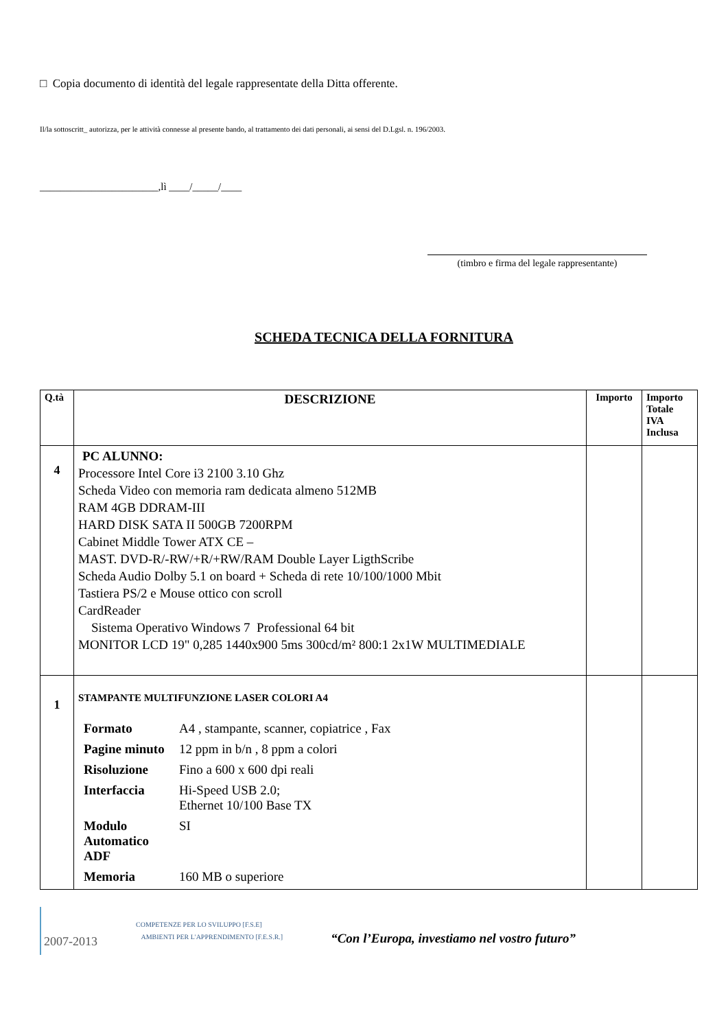□ Copia documento di identità del legale rappresentate della Ditta offerente.
Il/la sottoscritt_ autorizza, per le attività connesse al presente bando, al trattamento dei dati personali, ai sensi del D.Lgsl. n. 196/2003.
_______________________,lì ____/_____/____
(timbro e firma del legale rappresentante)
SCHEDA TECNICA DELLA FORNITURA
| Q.tà | DESCRIZIONE | Importo | Importo Totale IVA Inclusa |
| --- | --- | --- | --- |
| 4 | PC ALUNNO: Processore Intel Core i3 2100 3.10 Ghz Scheda Video con memoria ram dedicata almeno 512MB RAM 4GB DDRAM-III HARD DISK SATA II 500GB 7200RPM Cabinet Middle Tower ATX CE – MAST. DVD-R/-RW/+R/+RW/RAM Double Layer LigthScribe Scheda Audio Dolby 5.1 on board + Scheda di rete 10/100/1000 Mbit Tastiera PS/2 e Mouse ottico con scroll CardReader Sistema Operativo Windows 7 Professional 64 bit MONITOR LCD 19" 0,285 1440x900 5ms 300cd/m² 800:1 2x1W MULTIMEDIALE | | |
| 1 | STAMPANTE MULTIFUNZIONE LASER COLORI A4 / Formato / A4 , stampante, scanner, copiatrice , Fax / / Pagine minuto / 12 ppm in b/n , 8 ppm a colori / / Risoluzione / Fino a 600 x 600 dpi reali / / Interfaccia / Hi-Speed USB 2.0; Ethernet 10/100 Base TX / / Modulo Automatico ADF / SI / / Memoria / 160 MB o superiore / | | |
2007-2013
COMPETENZE PER LO SVILUPPO [F.S.E]
AMBIENTI PER L'APPRENDIMENTO [F.E.S.R.]
“Con l’Europa, investiamo nel vostro futuro”